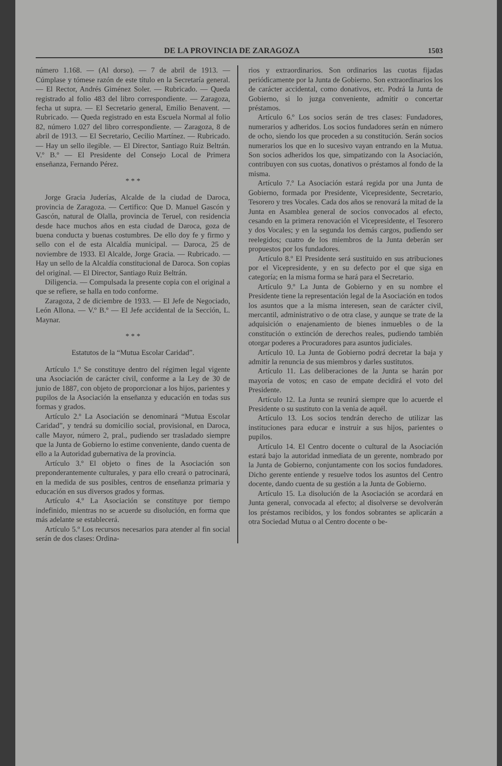DE LA PROVINCIA DE ZARAGOZA 1503
número 1.168. — (Al dorso). — 7 de abril de 1913. — Cúmplase y tómese razón de este título en la Secretaría general. — El Rector, Andrés Giménez Soler. — Rubricado. — Queda registrado al folio 483 del libro correspondiente. — Zaragoza, fecha ut supra. — El Secretario general, Emilio Benavent. — Rubricado. — Queda registrado en esta Escuela Normal al folio 82, número 1.027 del libro correspondiente. — Zaragoza, 8 de abril de 1913. — El Secretario, Cecilio Martínez. — Rubricado. — Hay un sello ilegible. — El Director, Santiago Ruiz Beltrán. V.º B.º — El Presidente del Consejo Local de Primera enseñanza, Fernando Pérez.
* * *
Jorge Gracia Juderías, Alcalde de la ciudad de Daroca, provincia de Zaragoza. — Certifico: Que D. Manuel Gascón y Gascón, natural de Olalla, provincia de Teruel, con residencia desde hace muchos años en esta ciudad de Daroca, goza de buena conducta y buenas costumbres. De ello doy fe y firmo y sello con el de esta Alcaldía municipal. — Daroca, 25 de noviembre de 1933. El Alcalde, Jorge Gracia. — Rubricado. — Hay un sello de la Alcaldía constitucional de Daroca. Son copias del original. — El Director, Santiago Ruiz Beltrán.
Diligencia. — Compulsada la presente copia con el original a que se refiere, se halla en todo conforme.
Zaragoza, 2 de diciembre de 1933. — El Jefe de Negociado, León Allona. — V.º B.º — El Jefe accidental de la Sección, L. Maynar.
* * *
Estatutos de la “Mutua Escolar Caridad”.
Artículo 1.º Se constituye dentro del régimen legal vigente una Asociación de carácter civil, conforme a la Ley de 30 de junio de 1887, con objeto de proporcionar a los hijos, parientes y pupilos de la Asociación la enseñanza y educación en todas sus formas y grados.
Artículo 2.º La Asociación se denominará “Mutua Escolar Caridad”, y tendrá su domicilio social, provisional, en Daroca, calle Mayor, número 2, pral., pudiendo ser trasladado siempre que la Junta de Gobierno lo estime conveniente, dando cuenta de ello a la Autoridad gubernativa de la provincia.
Artículo 3.º El objeto o fines de la Asociación son preponderantemente culturales, y para ello creará o patrocinará, en la medida de sus posibles, centros de enseñanza primaria y educación en sus diversos grados y formas.
Artículo 4.º La Asociación se constituye por tiempo indefinido, mientras no se acuerde su disolución, en forma que más adelante se establecerá.
Artículo 5.º Los recursos necesarios para atender al fin social serán de dos clases: Ordina-
rios y extraordinarios. Son ordinarios las cuotas fijadas periódicamente por la Junta de Gobierno. Son extraordinarios los de carácter accidental, como donativos, etc. Podrá la Junta de Gobierno, si lo juzga conveniente, admitir o concertar préstamos.
Artículo 6.º Los socios serán de tres clases: Fundadores, numerarios y adheridos. Los socios fundadores serán en número de ocho, siendo los que proceden a su constitución. Serán socios numerarios los que en lo sucesivo vayan entrando en la Mutua. Son socios adheridos los que, simpatizando con la Asociación, contribuyen con sus cuotas, donativos o préstamos al fondo de la misma.
Artículo 7.º La Asociación estará regida por una Junta de Gobierno, formada por Presidente, Vicepresidente, Secretario, Tesorero y tres Vocales. Cada dos años se renovará la mitad de la Junta en Asamblea general de socios convocados al efecto, cesando en la primera renovación el Vicepresidente, el Tesorero y dos Vocales; y en la segunda los demás cargos, pudiendo ser reelegidos; cuatro de los miembros de la Junta deberán ser propuestos por los fundadores.
Artículo 8.º El Presidente será sustituido en sus atribuciones por el Vicepresidente, y en su defecto por el que siga en categoría; en la misma forma se hará para el Secretario.
Artículo 9.º La Junta de Gobierno y en su nombre el Presidente tiene la representación legal de la Asociación en todos los asuntos que a la misma interesen, sean de carácter civil, mercantil, administrativo o de otra clase, y aunque se trate de la adquisición o enajenamiento de bienes inmuebles o de la constitución o extinción de derechos reales, pudiendo también otorgar poderes a Procuradores para asuntos judiciales.
Artículo 10. La Junta de Gobierno podrá decretar la baja y admitir la renuncia de sus miembros y darles sustitutos.
Artículo 11. Las deliberaciones de la Junta se harán por mayoría de votos; en caso de empate decidirá el voto del Presidente.
Artículo 12. La Junta se reunirá siempre que lo acuerde el Presidente o su sustituto con la venia de aquél.
Artículo 13. Los socios tendrán derecho de utilizar las instituciones para educar e instruir a sus hijos, parientes o pupilos.
Artículo 14. El Centro docente o cultural de la Asociación estará bajo la autoridad inmediata de un gerente, nombrado por la Junta de Gobierno, conjuntamente con los socios fundadores. Dicho gerente entiende y resuelve todos los asuntos del Centro docente, dando cuenta de su gestión a la Junta de Gobierno.
Artículo 15. La disolución de la Asociación se acordará en Junta general, convocada al efecto; al disolverse se devolverán los préstamos recibidos, y los fondos sobrantes se aplicarán a otra Sociedad Mutua o al Centro docente o be-